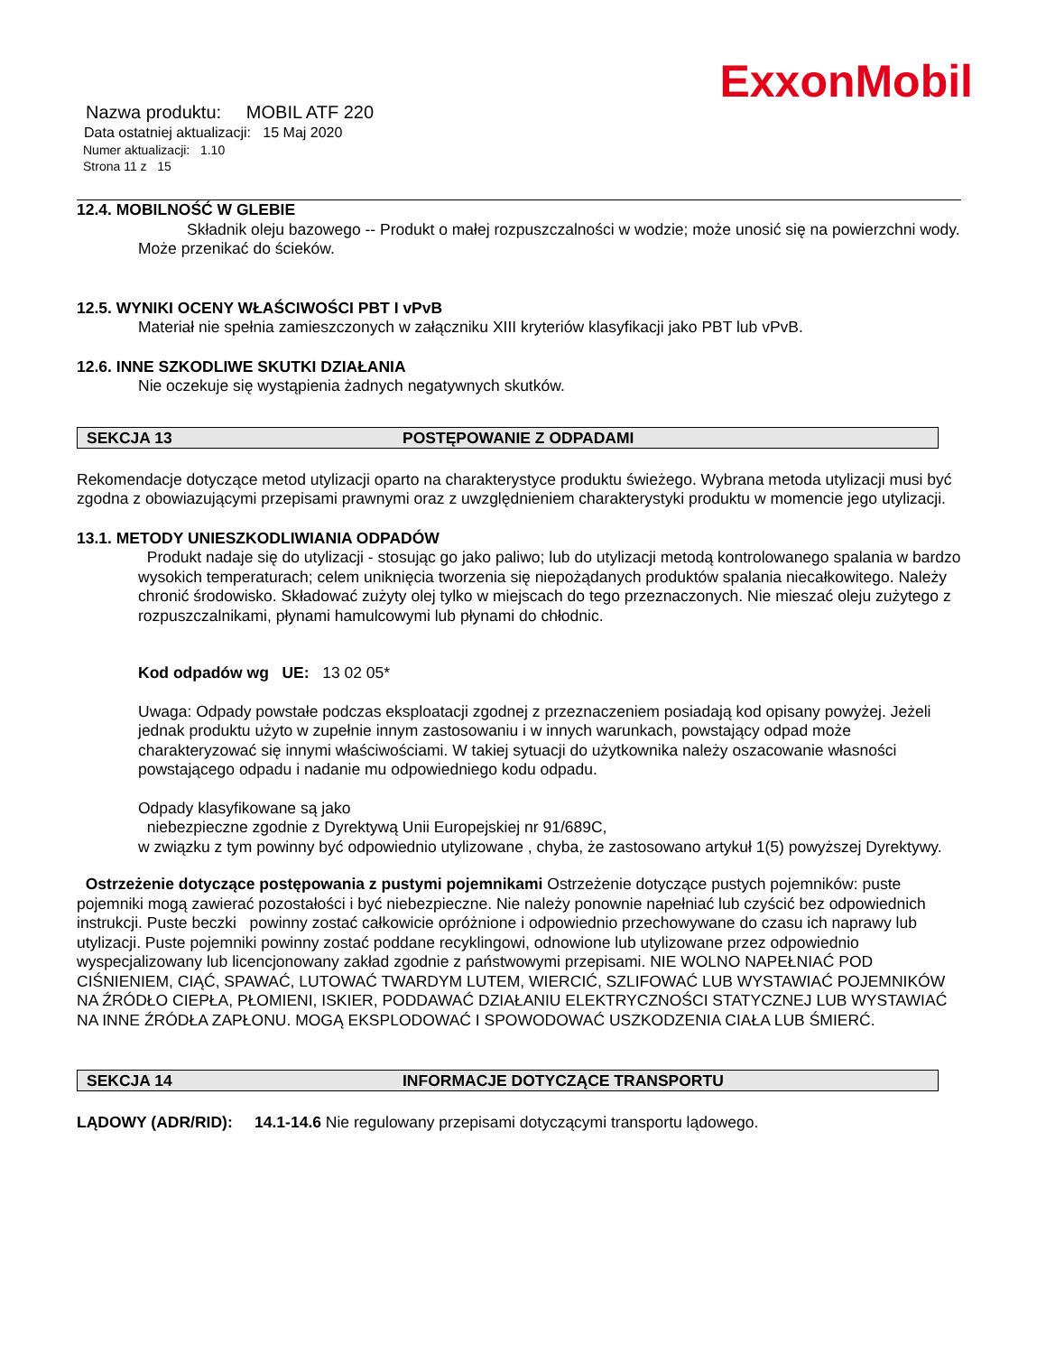ExxonMobil
Nazwa produktu: MOBIL ATF 220
Data ostatniej aktualizacji: 15 Maj 2020
Numer aktualizacji: 1.10
Strona 11 z 15
12.4. MOBILNOŚĆ W GLEBIE
Składnik oleju bazowego -- Produkt o małej rozpuszczalności w wodzie; może unosić się na powierzchni wody. Może przenikać do ścieków.
12.5. WYNIKI OCENY WŁAŚCIWOŚCI PBT I vPvB
Materiał nie spełnia zamieszczonych w załączniku XIII kryteriów klasyfikacji jako PBT lub vPvB.
12.6. INNE SZKODLIWE SKUTKI DZIAŁANIA
Nie oczekuje się wystąpienia żadnych negatywnych skutków.
SEKCJA 13 POSTĘPOWANIE Z ODPADAMI
Rekomendacje dotyczące metod utylizacji oparto na charakterystyce produktu świeżego. Wybrana metoda utylizacji musi być zgodna z obowiazującymi przepisami prawnymi oraz z uwzględnieniem charakterystyki produktu w momencie jego utylizacji.
13.1. METODY UNIESZKODLIWIANIA ODPADÓW
Produkt nadaje się do utylizacji - stosując go jako paliwo; lub do utylizacji metodą kontrolowanego spalania w bardzo wysokich temperaturach; celem uniknięcia tworzenia się niepożądanych produktów spalania niecałkowitego. Należy chronić środowisko. Składować zużyty olej tylko w miejscach do tego przeznaczonych. Nie mieszać oleju zużytego z rozpuszczalnikami, płynami hamulcowymi lub płynami do chłodnic.
Kod odpadów wg UE: 13 02 05*
Uwaga: Odpady powstałe podczas eksploatacji zgodnej z przeznaczeniem posiadają kod opisany powyżej. Jeżeli jednak produktu użyto w zupełnie innym zastosowaniu i w innych warunkach, powstający odpad może charakteryzować się innymi właściwościami. W takiej sytuacji do użytkownika należy oszacowanie własności powstającego odpadu i nadanie mu odpowiedniego kodu odpadu.
Odpady klasyfikowane są jako
niebezpieczne zgodnie z Dyrektywą Unii Europejskiej nr 91/689C,
w związku z tym powinny być odpowiednio utylizowane , chyba, że zastosowano artykuł 1(5) powyższej Dyrektywy.
Ostrzeżenie dotyczące postępowania z pustymi pojemnikami Ostrzeżenie dotyczące pustych pojemników: puste pojemniki mogą zawierać pozostałości i być niebezpieczne. Nie należy ponownie napełniać lub czyścić bez odpowiednich instrukcji. Puste beczki powinny zostać całkowicie opróżnione i odpowiednio przechowywane do czasu ich naprawy lub utylizacji. Puste pojemniki powinny zostać poddane recyklingowi, odnowione lub utylizowane przez odpowiednio wyspecjalizowany lub licencjonowany zakład zgodnie z państwowymi przepisami. NIE WOLNO NAPEŁNIAĆ POD CIŚNIENIEM, CIĄĆ, SPAWAĆ, LUTOWAĆ TWARDYM LUTEM, WIERCIĆ, SZLIFOWAĆ LUB WYSTAWIAĆ POJEMNIKÓW NA ŹRÓDŁO CIEPŁA, PŁOMIENI, ISKIER, PODDAWAĆ DZIAŁANIU ELEKTRYCZNOŚCI STATYCZNEJ LUB WYSTAWIAĆ NA INNE ŹRÓDŁA ZAPŁONU. MOGĄ EKSPLODOWAĆ I SPOWODOWAĆ USZKODZENIA CIAŁA LUB ŚMIERĆ.
SEKCJA 14 INFORMACJE DOTYCZĄCE TRANSPORTU
LĄDOWY (ADR/RID): 14.1-14.6 Nie regulowany przepisami dotyczącymi transportu lądowego.